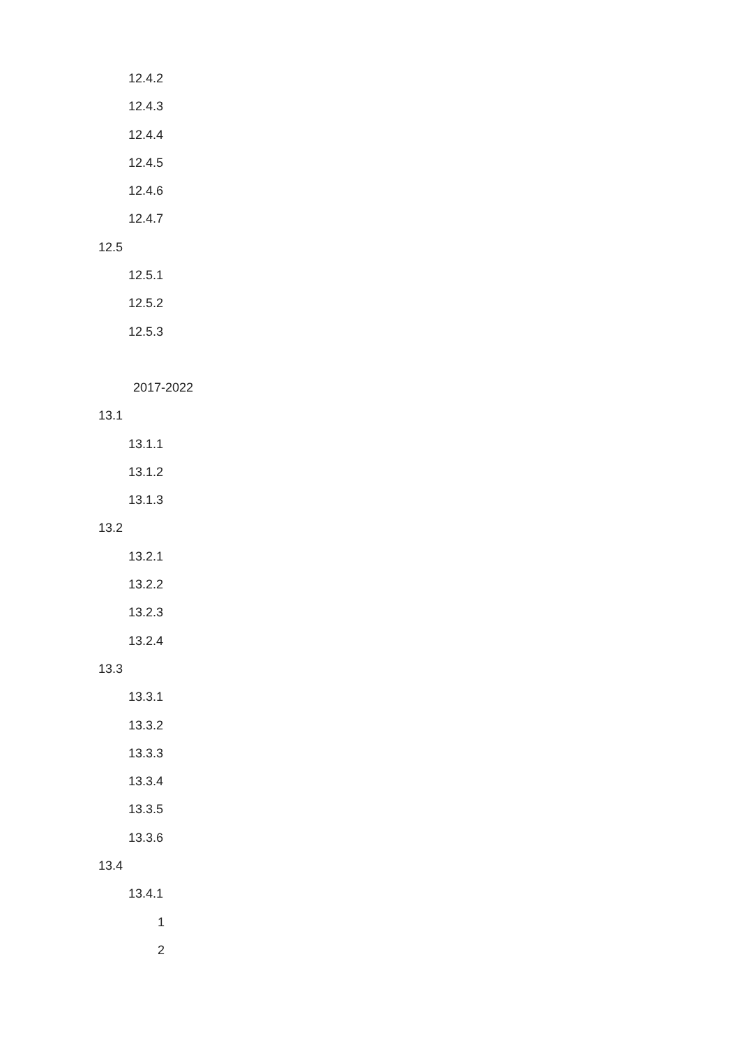12.4.2
12.4.3
12.4.4
12.4.5
12.4.6
12.4.7
12.5
12.5.1
12.5.2
12.5.3
2017-2022
13.1
13.1.1
13.1.2
13.1.3
13.2
13.2.1
13.2.2
13.2.3
13.2.4
13.3
13.3.1
13.3.2
13.3.3
13.3.4
13.3.5
13.3.6
13.4
13.4.1
1
2